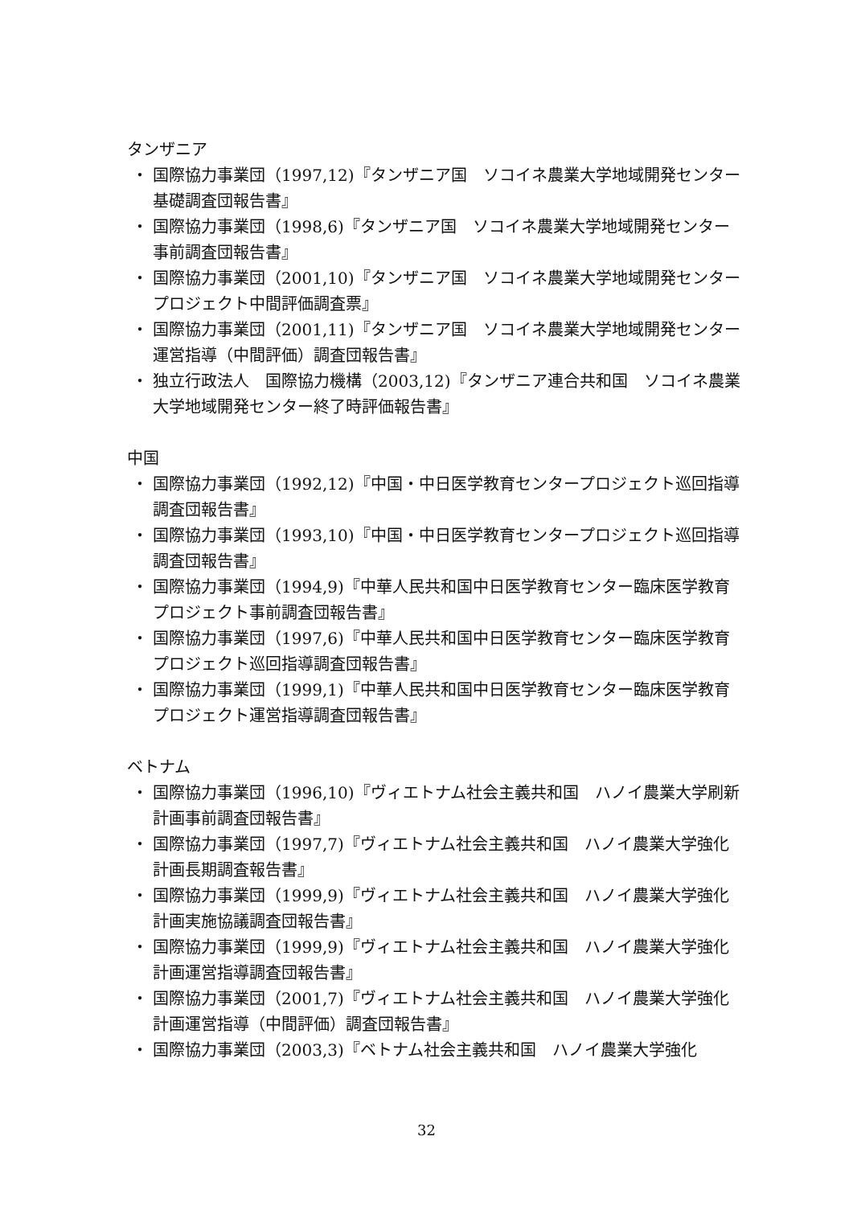タンザニア
・ 国際協力事業団（1997,12)『タンザニア国　ソコイネ農業大学地域開発センター基礎調査団報告書』
・ 国際協力事業団（1998,6)『タンザニア国　ソコイネ農業大学地域開発センター事前調査団報告書』
・ 国際協力事業団（2001,10)『タンザニア国　ソコイネ農業大学地域開発センタープロジェクト中間評価調査票』
・ 国際協力事業団（2001,11)『タンザニア国　ソコイネ農業大学地域開発センター運営指導（中間評価）調査団報告書』
・ 独立行政法人　国際協力機構（2003,12)『タンザニア連合共和国　ソコイネ農業大学地域開発センター終了時評価報告書』
中国
・ 国際協力事業団（1992,12)『中国・中日医学教育センタープロジェクト巡回指導調査団報告書』
・ 国際協力事業団（1993,10)『中国・中日医学教育センタープロジェクト巡回指導調査団報告書』
・ 国際協力事業団（1994,9)『中華人民共和国中日医学教育センター臨床医学教育プロジェクト事前調査団報告書』
・ 国際協力事業団（1997,6)『中華人民共和国中日医学教育センター臨床医学教育プロジェクト巡回指導調査団報告書』
・ 国際協力事業団（1999,1)『中華人民共和国中日医学教育センター臨床医学教育プロジェクト運営指導調査団報告書』
ベトナム
・ 国際協力事業団（1996,10)『ヴィエトナム社会主義共和国　ハノイ農業大学刷新計画事前調査団報告書』
・ 国際協力事業団（1997,7)『ヴィエトナム社会主義共和国　ハノイ農業大学強化計画長期調査報告書』
・ 国際協力事業団（1999,9)『ヴィエトナム社会主義共和国　ハノイ農業大学強化計画実施協議調査団報告書』
・ 国際協力事業団（1999,9)『ヴィエトナム社会主義共和国　ハノイ農業大学強化計画運営指導調査団報告書』
・ 国際協力事業団（2001,7)『ヴィエトナム社会主義共和国　ハノイ農業大学強化計画運営指導（中間評価）調査団報告書』
・ 国際協力事業団（2003,3)『ベトナム社会主義共和国　ハノイ農業大学強化
32